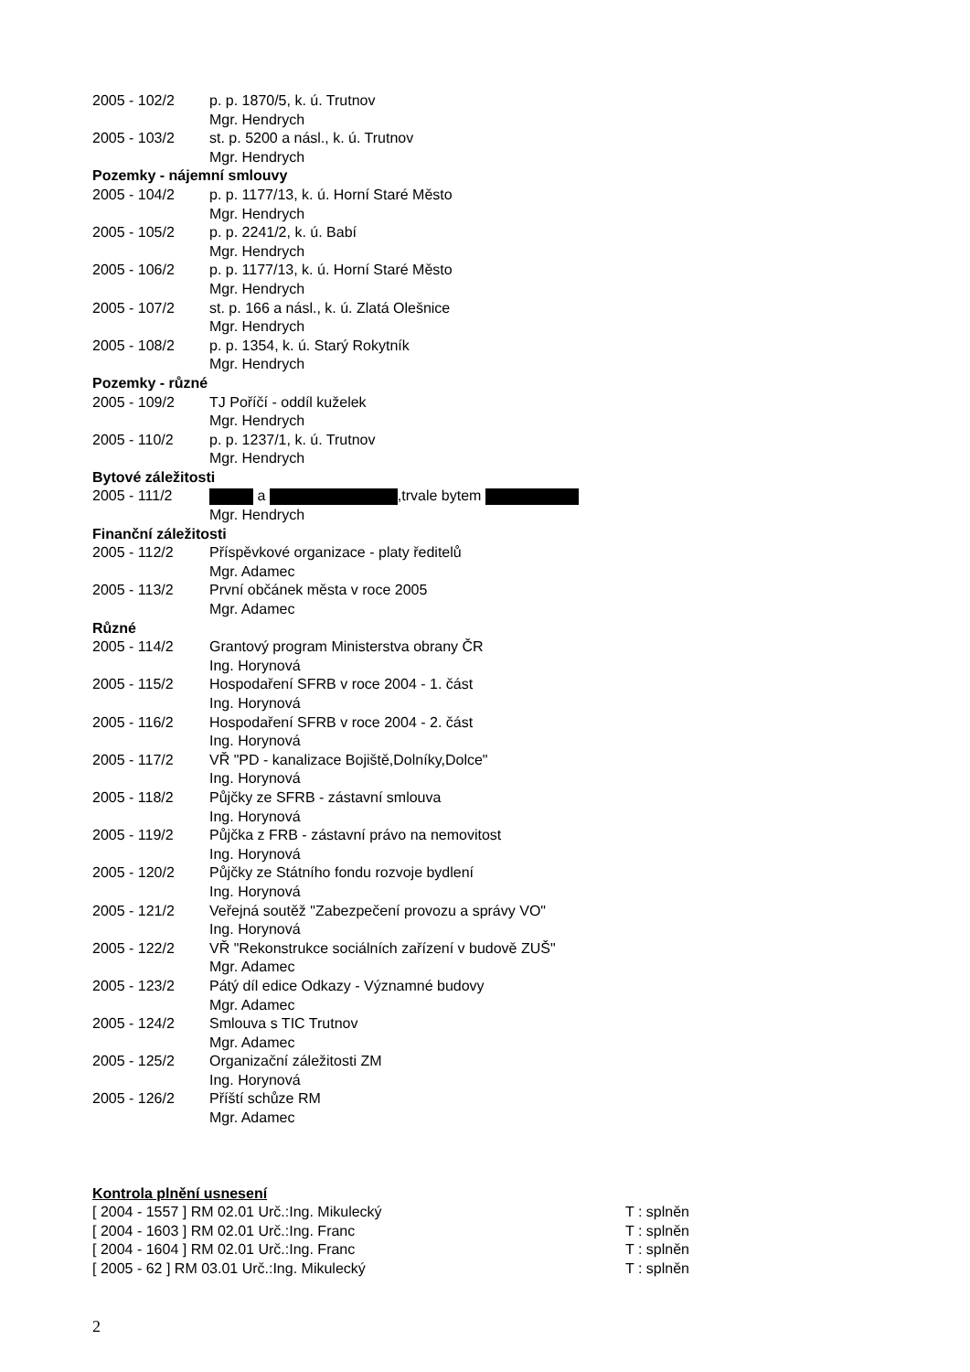2005 - 102/2 p. p. 1870/5, k. ú. Trutnov
Mgr. Hendrych
2005 - 103/2 st. p. 5200 a násl., k. ú. Trutnov
Mgr. Hendrych
Pozemky - nájemní smlouvy
2005 - 104/2 p. p. 1177/13, k. ú. Horní Staré Město
Mgr. Hendrych
2005 - 105/2 p. p. 2241/2, k. ú. Babí
Mgr. Hendrych
2005 - 106/2 p. p. 1177/13, k. ú. Horní Staré Město
Mgr. Hendrych
2005 - 107/2 st. p. 166 a násl., k. ú. Zlatá Olešnice
Mgr. Hendrych
2005 - 108/2 p. p. 1354, k. ú. Starý Rokytník
Mgr. Hendrych
Pozemky - různé
2005 - 109/2 TJ Poříčí - oddíl kuželek
Mgr. Hendrych
2005 - 110/2 p. p. 1237/1, k. ú. Trutnov
Mgr. Hendrych
Bytové záležitosti
2005 - 111/2 a ,trvale bytem
Mgr. Hendrych
Finanční záležitosti
2005 - 112/2 Příspěvkové organizace - platy ředitelů
Mgr. Adamec
2005 - 113/2 První občánek města v roce 2005
Mgr. Adamec
Různé
2005 - 114/2 Grantový program Ministerstva obrany ČR
Ing. Horynová
2005 - 115/2 Hospodaření SFRB v roce 2004 - 1. část
Ing. Horynová
2005 - 116/2 Hospodaření SFRB v roce 2004 - 2. část
Ing. Horynová
2005 - 117/2 VŘ "PD - kanalizace Bojiště,Dolníky,Dolce"
Ing. Horynová
2005 - 118/2 Půjčky ze SFRB - zástavní smlouva
Ing. Horynová
2005 - 119/2 Půjčka z FRB - zástavní právo na nemovitost
Ing. Horynová
2005 - 120/2 Půjčky ze Státního fondu rozvoje bydlení
Ing. Horynová
2005 - 121/2 Veřejná soutěž "Zabezpečení provozu a správy VO"
Ing. Horynová
2005 - 122/2 VŘ "Rekonstrukce sociálních zařízení v budově ZUŠ"
Mgr. Adamec
2005 - 123/2 Pátý díl edice Odkazy - Významné budovy
Mgr. Adamec
2005 - 124/2 Smlouva s TIC Trutnov
Mgr. Adamec
2005 - 125/2 Organizační záležitosti ZM
Ing. Horynová
2005 - 126/2 Příští schůze RM
Mgr. Adamec
Kontrola plnění usnesení
[ 2004 - 1557 ] RM 02.01 Urč.:Ing. Mikulecký T : splněn
[ 2004 - 1603 ] RM 02.01 Urč.:Ing. Franc T : splněn
[ 2004 - 1604 ] RM 02.01 Urč.:Ing. Franc T : splněn
[ 2005 - 62 ] RM 03.01 Urč.:Ing. Mikulecký T : splněn
2